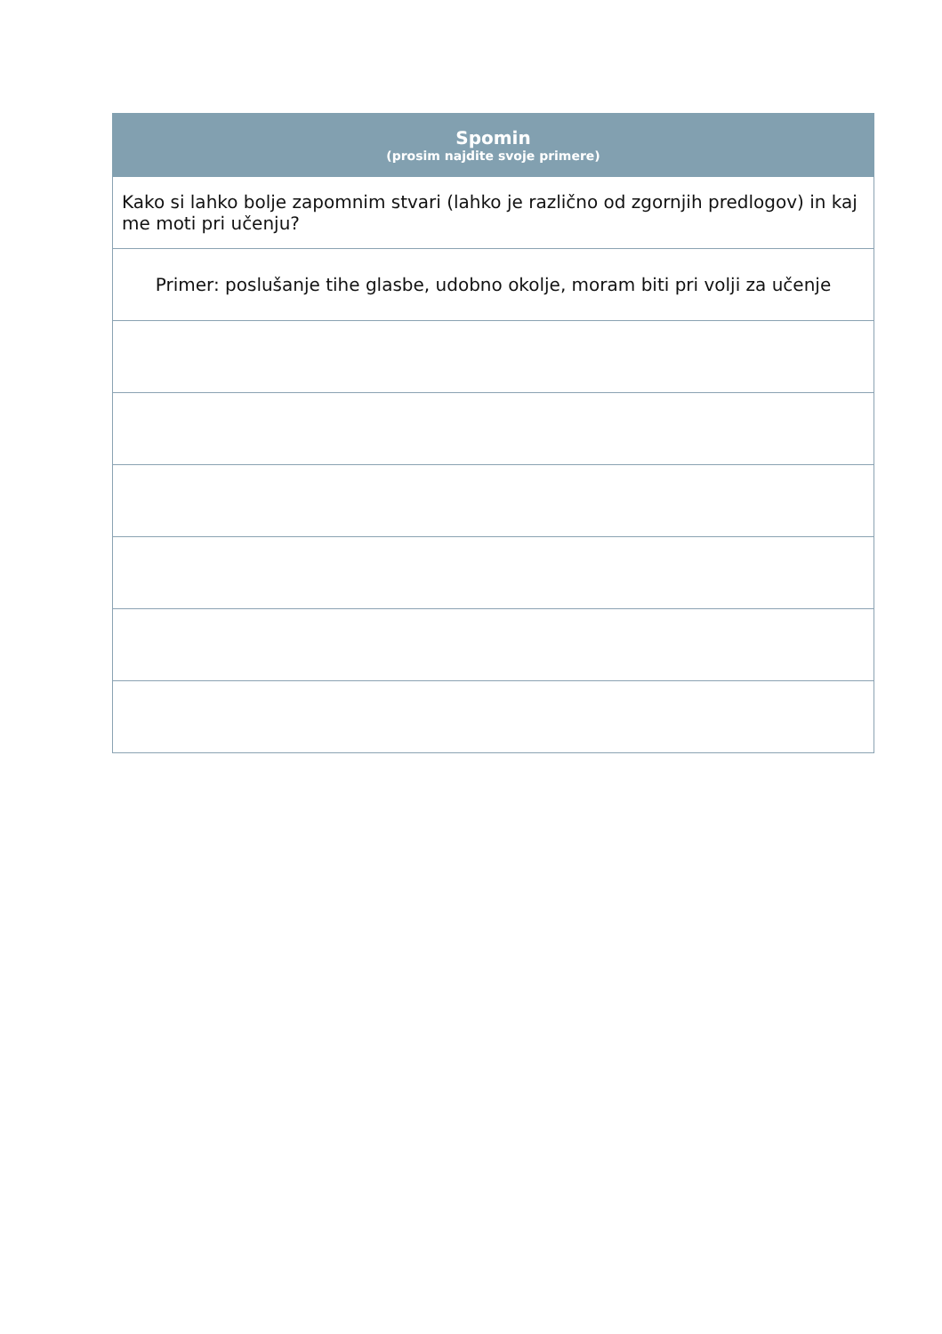| Spomin (prosim najdite svoje primere) |
| --- |
| Kako si lahko bolje zapomnim stvari (lahko je različno od zgornjih predlogov) in kaj me moti pri učenju? |
| Primer: poslušanje tihe glasbe, udobno okolje, moram biti pri volji za učenje |